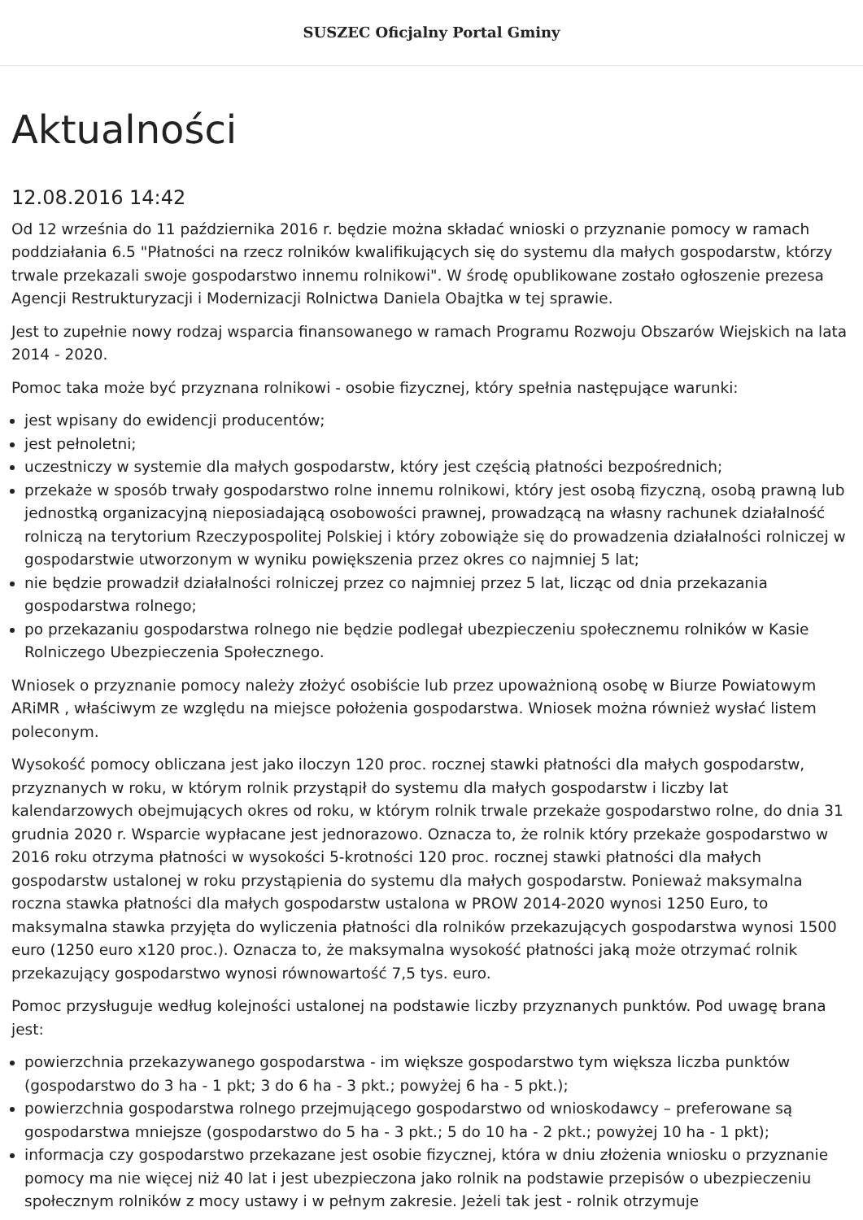SUSZEC Oficjalny Portal Gminy
Aktualności
12.08.2016 14:42
Od 12 września do 11 października 2016 r. będzie można składać wnioski o przyznanie pomocy w ramach poddziałania 6.5 "Płatności na rzecz rolników kwalifikujących się do systemu dla małych gospodarstw, którzy trwale przekazali swoje gospodarstwo innemu rolnikowi". W środę opublikowane zostało ogłoszenie prezesa Agencji Restrukturyzacji i Modernizacji Rolnictwa Daniela Obajtka w tej sprawie.
Jest to zupełnie nowy rodzaj wsparcia finansowanego w ramach Programu Rozwoju Obszarów Wiejskich na lata 2014 - 2020.
Pomoc taka może być przyznana rolnikowi - osobie fizycznej, który spełnia następujące warunki:
jest wpisany do ewidencji producentów;
jest pełnoletni;
uczestniczy w systemie dla małych gospodarstw, który jest częścią płatności bezpośrednich;
przekaże w sposób trwały gospodarstwo rolne innemu rolnikowi, który jest osobą fizyczną, osobą prawną lub jednostką organizacyjną nieposiadającą osobowości prawnej, prowadzącą na własny rachunek działalność rolniczą na terytorium Rzeczypospolitej Polskiej i który zobowiąże się do prowadzenia działalności rolniczej w gospodarstwie utworzonym w wyniku powiększenia przez okres co najmniej 5 lat;
nie będzie prowadził działalności rolniczej przez co najmniej przez 5 lat, licząc od dnia przekazania gospodarstwa rolnego;
po przekazaniu gospodarstwa rolnego nie będzie podlegał ubezpieczeniu społecznemu rolników w Kasie Rolniczego Ubezpieczenia Społecznego.
Wniosek o przyznanie pomocy należy złożyć osobiście lub przez upoważnioną osobę w Biurze Powiatowym ARiMR , właściwym ze względu na miejsce położenia gospodarstwa. Wniosek można również wysłać listem poleconym.
Wysokość pomocy obliczana jest jako iloczyn 120 proc. rocznej stawki płatności dla małych gospodarstw, przyznanych w roku, w którym rolnik przystąpił do systemu dla małych gospodarstw i liczby lat kalendarzowych obejmujących okres od roku, w którym rolnik trwale przekaże gospodarstwo rolne, do dnia 31 grudnia 2020 r. Wsparcie wypłacane jest jednorazowo. Oznacza to, że rolnik który przekaże gospodarstwo w 2016 roku otrzyma płatności w wysokości 5-krotności 120 proc. rocznej stawki płatności dla małych gospodarstw ustalonej w roku przystąpienia do systemu dla małych gospodarstw. Ponieważ maksymalna roczna stawka płatności dla małych gospodarstw ustalona w PROW 2014-2020 wynosi 1250 Euro, to maksymalna stawka przyjęta do wyliczenia płatności dla rolników przekazujących gospodarstwa wynosi 1500 euro (1250 euro x120 proc.). Oznacza to, że maksymalna wysokość płatności jaką może otrzymać rolnik przekazujący gospodarstwo wynosi równowartość 7,5 tys. euro.
Pomoc przysługuje według kolejności ustalonej na podstawie liczby przyznanych punktów. Pod uwagę brana jest:
powierzchnia przekazywanego gospodarstwa - im większe gospodarstwo tym większa liczba punktów (gospodarstwo do 3 ha - 1 pkt; 3 do 6 ha - 3 pkt.; powyżej 6 ha - 5 pkt.);
powierzchnia gospodarstwa rolnego przejmującego gospodarstwo od wnioskodawcy – preferowane są gospodarstwa mniejsze (gospodarstwo do 5 ha - 3 pkt.; 5 do 10 ha - 2 pkt.; powyżej 10 ha - 1 pkt);
informacja czy gospodarstwo przekazane jest osobie fizycznej, która w dniu złożenia wniosku o przyznanie pomocy ma nie więcej niż 40 lat i jest ubezpieczona jako rolnik na podstawie przepisów o ubezpieczeniu społecznym rolników z mocy ustawy i w pełnym zakresie. Jeżeli tak jest - rolnik otrzymuje